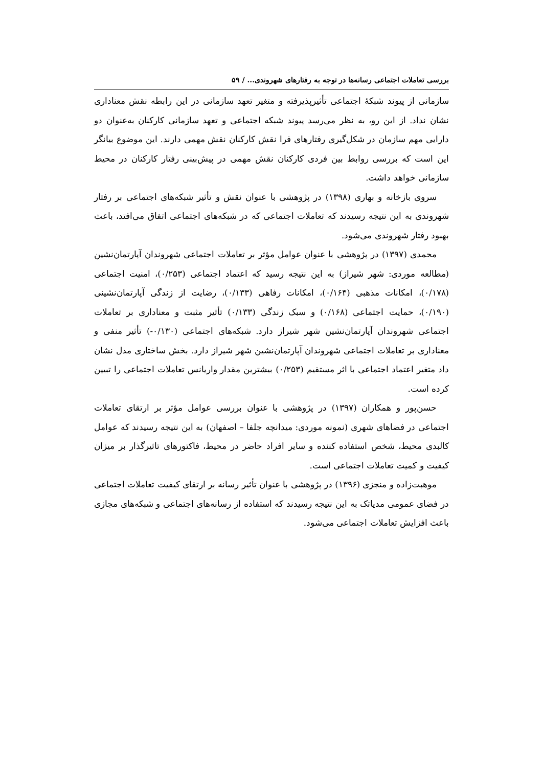بررسی تعاملات اجتماعی رسانه‌ها در توجه به رفتارهای شهروندی... / ۵۹
سازمانی از پیوند شبکهٔ اجتماعی تأثیرپذیرفته و متغیر تعهد سازمانی در این رابطه نقش معناداری نشان نداد. از این رو، به نظر می‌رسد پیوند شبکه اجتماعی و تعهد سازمانی کارکنان به‌عنوان دو دارایی مهم سازمان در شکل‌گیری رفتارهای فرا نقش کارکنان نقش مهمی دارند. این موضوع بیانگر این است که بررسی روابط بین فردی کارکنان نقش مهمی در پیش‌بینی رفتار کارکنان در محیط سازمانی خواهد داشت.
سروی بازخانه و بهاری (۱۳۹۸) در پژوهشی با عنوان نقش و تأثیر شبکه‌های اجتماعی بر رفتار شهروندی به این نتیجه رسیدند که تعاملات اجتماعی که در شبکه‌های اجتماعی اتفاق می‌افتد، باعث بهبود رفتار شهروندی می‌شود.
محمدی (۱۳۹۷) در پژوهشی با عنوان عوامل مؤثر بر تعاملات اجتماعی شهروندان آپارتمان‌نشین (مطالعه موردی: شهر شیراز) به این نتیجه رسید که اعتماد اجتماعی (۰/۲۵۳)، امنیت اجتماعی (۰/۱۷۸)، امکانات مذهبی (۰/۱۶۴)، امکانات رفاهی (۰/۱۳۳)، رضایت از زندگی آپارتمان‌نشینی (۰/۱۹۰)، حمایت اجتماعی (۰/۱۶۸) و سبک زندگی (۰/۱۳۳) تأثیر مثبت و معناداری بر تعاملات اجتماعی شهروندان آپارتمان‌نشین شهر شیراز دارد. شبکه‌های اجتماعی (۰/۱۳۰-) تأثیر منفی و معناداری بر تعاملات اجتماعی شهروندان آپارتمان‌نشین شهر شیراز دارد. بخش ساختاری مدل نشان داد متغیر اعتماد اجتماعی با اثر مستقیم (۰/۲۵۳) بیشترین مقدار واریانس تعاملات اجتماعی را تبیین کرده است.
حسن‌پور و همکاران (۱۳۹۷) در پژوهشی با عنوان بررسی عوامل مؤثر بر ارتقای تعاملات اجتماعی در فضاهای شهری (نمونه موردی: میدانچه جلفا – اصفهان) به این نتیجه رسیدند که عوامل کالبدی محیط، شخص استفاده کننده و سایر افراد حاضر در محیط، فاکتورهای تاثیرگذار بر میزان کیفیت و کمیت تعاملات اجتماعی است.
موهبت‌زاده و منجزی (۱۳۹۶) در پژوهشی با عنوان تأثیر رسانه بر ارتقای کیفیت تعاملات اجتماعی در فضای عمومی مدیاتک به این نتیجه رسیدند که استفاده از رسانه‌های اجتماعی و شبکه‌های مجازی باعث افزایش تعاملات اجتماعی می‌شود.